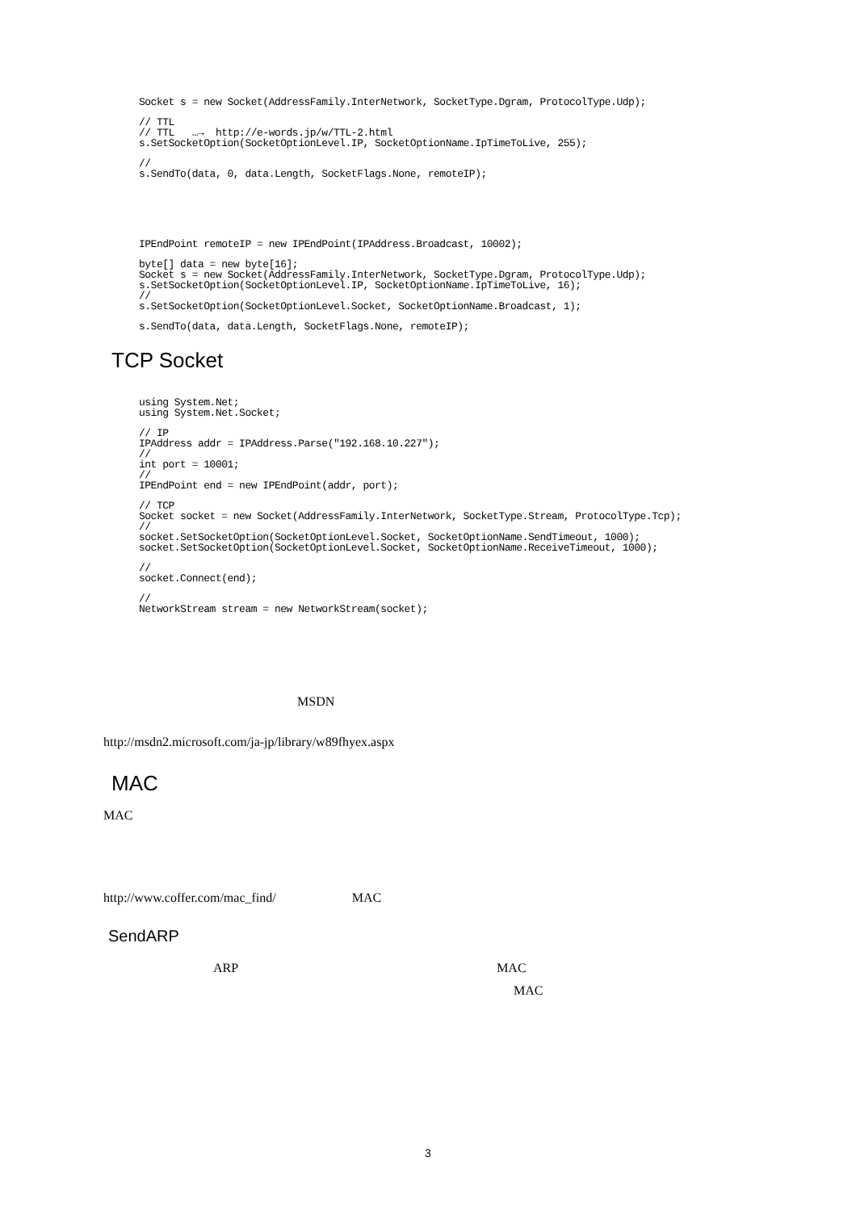Socket s = new Socket(AddressFamily.InterNetwork, SocketType.Dgram, ProtocolType.Udp);
// TTL
// TTL   …→  http://e-words.jp/w/TTL-2.html
s.SetSocketOption(SocketOptionLevel.IP, SocketOptionName.IpTimeToLive, 255);
//
s.SendTo(data, 0, data.Length, SocketFlags.None, remoteIP);
IPEndPoint remoteIP = new IPEndPoint(IPAddress.Broadcast, 10002);
byte[] data = new byte[16];
Socket s = new Socket(AddressFamily.InterNetwork, SocketType.Dgram, ProtocolType.Udp);
s.SetSocketOption(SocketOptionLevel.IP, SocketOptionName.IpTimeToLive, 16);
//
s.SetSocketOption(SocketOptionLevel.Socket, SocketOptionName.Broadcast, 1);
s.SendTo(data, data.Length, SocketFlags.None, remoteIP);
TCP Socket
using System.Net;
using System.Net.Socket;
// IP
IPAddress addr = IPAddress.Parse("192.168.10.227");
//
int port = 10001;
//
IPEndPoint end = new IPEndPoint(addr, port);
// TCP
Socket socket = new Socket(AddressFamily.InterNetwork, SocketType.Stream, ProtocolType.Tcp);
//
socket.SetSocketOption(SocketOptionLevel.Socket, SocketOptionName.SendTimeout, 1000);
socket.SetSocketOption(SocketOptionLevel.Socket, SocketOptionName.ReceiveTimeout, 1000);
//
socket.Connect(end);
//
NetworkStream stream = new NetworkStream(socket);
MSDN
http://msdn2.microsoft.com/ja-jp/library/w89fhyex.aspx
MAC
MAC
http://www.coffer.com/mac_find/ MAC
SendARP
ARP MAC
MAC
3